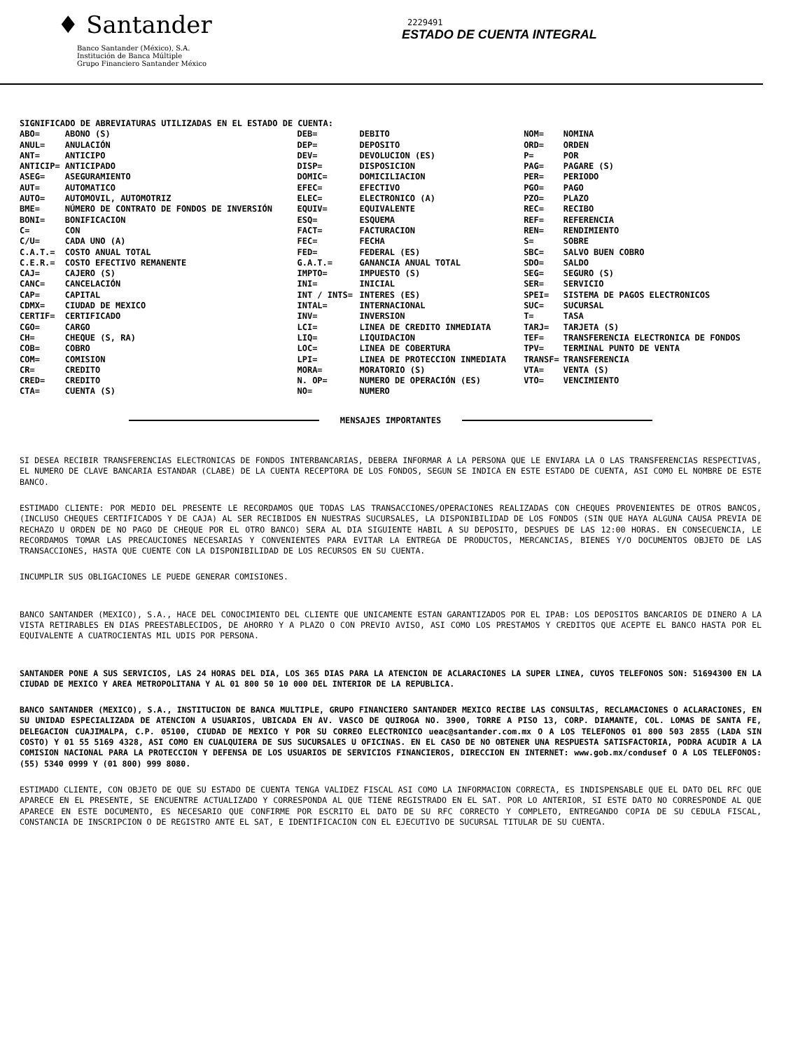♦ Santander
Banco Santander (México), S.A.
Institución de Banca Múltiple
Grupo Financiero Santander México
2229491
ESTADO DE CUENTA INTEGRAL
SIGNIFICADO DE ABREVIATURAS UTILIZADAS EN EL ESTADO DE CUENTA:
| ABO= | ABONO (S) | DEB= | DEBITO | NOM= | NOMINA |
| ANUL= | ANULACIÓN | DEP= | DEPOSITO | ORD= | ORDEN |
| ANT= | ANTICIPO | DEV= | DEVOLUCION (ES) | P= | POR |
| ANTICIP= | ANTICIPADO | DISP= | DISPOSICION | PAG= | PAGARE (S) |
| ASEG= | ASEGURAMIENTO | DOMIC= | DOMICILIACION | PER= | PERIODO |
| AUT= | AUTOMATICO | EFEC= | EFECTIVO | PGO= | PAGO |
| AUTO= | AUTOMOVIL, AUTOMOTRIZ | ELEC= | ELECTRONICO (A) | PZO= | PLAZO |
| BME= | NÚMERO DE CONTRATO DE FONDOS DE INVERSIÓN | EQUIV= | EQUIVALENTE | REC= | RECIBO |
| BONI= | BONIFICACION | ESQ= | ESQUEMA | REF= | REFERENCIA |
| C= | CON | FACT= | FACTURACION | REN= | RENDIMIENTO |
| C/U= | CADA UNO (A) | FEC= | FECHA | S= | SOBRE |
| C.A.T.= | COSTO ANUAL TOTAL | FED= | FEDERAL (ES) | SBC= | SALVO BUEN COBRO |
| C.E.R.= | COSTO EFECTIVO REMANENTE | G.A.T.= | GANANCIA ANUAL TOTAL | SDO= | SALDO |
| CAJ= | CAJERO (S) | IMPTO= | IMPUESTO (S) | SEG= | SEGURO (S) |
| CANC= | CANCELACIÓN | INI= | INICIAL | SER= | SERVICIO |
| CAP= | CAPITAL | INT / INTS= | INTERES (ES) | SPEI= | SISTEMA DE PAGOS ELECTRONICOS |
| CDMX= | CIUDAD DE MEXICO | INTAL= | INTERNACIONAL | SUC= | SUCURSAL |
| CERTIF= | CERTIFICADO | INV= | INVERSION | T= | TASA |
| CGO= | CARGO | LCI= | LINEA DE CREDITO INMEDIATA | TARJ= | TARJETA (S) |
| CH= | CHEQUE (S, RA) | LIQ= | LIQUIDACION | TEF= | TRANSFERENCIA ELECTRONICA DE FONDOS |
| COB= | COBRO | LOC= | LINEA DE COBERTURA | TPV= | TERMINAL PUNTO DE VENTA |
| COM= | COMISION | LPI= | LINEA DE PROTECCION INMEDIATA | TRANSF= | TRANSFERENCIA |
| CR= | CREDITO | MORA= | MORATORIO (S) | VTA= | VENTA (S) |
| CRED= | CREDITO | N. OP= | NUMERO DE OPERACIÓN (ES) | VTO= | VENCIMIENTO |
| CTA= | CUENTA (S) | NO= | NUMERO | | |
MENSAJES IMPORTANTES
SI DESEA RECIBIR TRANSFERENCIAS ELECTRONICAS DE FONDOS INTERBANCARIAS, DEBERA INFORMAR A LA PERSONA QUE LE ENVIARA LA O LAS TRANSFERENCIAS RESPECTIVAS, EL NUMERO DE CLAVE BANCARIA ESTANDAR (CLABE) DE LA CUENTA RECEPTORA DE LOS FONDOS, SEGUN SE INDICA EN ESTE ESTADO DE CUENTA, ASI COMO EL NOMBRE DE ESTE BANCO.
ESTIMADO CLIENTE: POR MEDIO DEL PRESENTE LE RECORDAMOS QUE TODAS LAS TRANSACCIONES/OPERACIONES REALIZADAS CON CHEQUES PROVENIENTES DE OTROS BANCOS, (INCLUSO CHEQUES CERTIFICADOS Y DE CAJA) AL SER RECIBIDOS EN NUESTRAS SUCURSALES, LA DISPONIBILIDAD DE LOS FONDOS (SIN QUE HAYA ALGUNA CAUSA PREVIA DE RECHAZO U ORDEN DE NO PAGO DE CHEQUE POR EL OTRO BANCO) SERA AL DIA SIGUIENTE HABIL A SU DEPOSITO, DESPUES DE LAS 12:00 HORAS. EN CONSECUENCIA, LE RECORDAMOS TOMAR LAS PRECAUCIONES NECESARIAS Y CONVENIENTES PARA EVITAR LA ENTREGA DE PRODUCTOS, MERCANCIAS, BIENES Y/O DOCUMENTOS OBJETO DE LAS TRANSACCIONES, HASTA QUE CUENTE CON LA DISPONIBILIDAD DE LOS RECURSOS EN SU CUENTA.
INCUMPLIR SUS OBLIGACIONES LE PUEDE GENERAR COMISIONES.
BANCO SANTANDER (MEXICO), S.A., HACE DEL CONOCIMIENTO DEL CLIENTE QUE UNICAMENTE ESTAN GARANTIZADOS POR EL IPAB: LOS DEPOSITOS BANCARIOS DE DINERO A LA VISTA RETIRABLES EN DIAS PREESTABLECIDOS, DE AHORRO Y A PLAZO O CON PREVIO AVISO, ASI COMO LOS PRESTAMOS Y CREDITOS QUE ACEPTE EL BANCO HASTA POR EL EQUIVALENTE A CUATROCIENTAS MIL UDIS POR PERSONA.
SANTANDER PONE A SUS SERVICIOS, LAS 24 HORAS DEL DIA, LOS 365 DIAS PARA LA ATENCION DE ACLARACIONES LA SUPER LINEA, CUYOS TELEFONOS SON: 51694300 EN LA CIUDAD DE MEXICO Y AREA METROPOLITANA Y AL 01 800 50 10 000 DEL INTERIOR DE LA REPUBLICA.
BANCO SANTANDER (MEXICO), S.A., INSTITUCION DE BANCA MULTIPLE, GRUPO FINANCIERO SANTANDER MEXICO RECIBE LAS CONSULTAS, RECLAMACIONES O ACLARACIONES, EN SU UNIDAD ESPECIALIZADA DE ATENCION A USUARIOS, UBICADA EN AV. VASCO DE QUIROGA NO. 3900, TORRE A PISO 13, CORP. DIAMANTE, COL. LOMAS DE SANTA FE, DELEGACION CUAJIMALPA, C.P. 05100, CIUDAD DE MEXICO Y POR SU CORREO ELECTRONICO ueac@santander.com.mx O A LOS TELEFONOS 01 800 503 2855 (LADA SIN COSTO) Y 01 55 5169 4328, ASI COMO EN CUALQUIERA DE SUS SUCURSALES U OFICINAS. EN EL CASO DE NO OBTENER UNA RESPUESTA SATISFACTORIA, PODRA ACUDIR A LA COMISION NACIONAL PARA LA PROTECCION Y DEFENSA DE LOS USUARIOS DE SERVICIOS FINANCIEROS, DIRECCION EN INTERNET: www.gob.mx/condusef O A LOS TELEFONOS: (55) 5340 0999 Y (01 800) 999 8080.
ESTIMADO CLIENTE, CON OBJETO DE QUE SU ESTADO DE CUENTA TENGA VALIDEZ FISCAL ASI COMO LA INFORMACION CORRECTA, ES INDISPENSABLE QUE EL DATO DEL RFC QUE APARECE EN EL PRESENTE, SE ENCUENTRE ACTUALIZADO Y CORRESPONDA AL QUE TIENE REGISTRADO EN EL SAT. POR LO ANTERIOR, SI ESTE DATO NO CORRESPONDE AL QUE APARECE EN ESTE DOCUMENTO, ES NECESARIO QUE CONFIRME POR ESCRITO EL DATO DE SU RFC CORRECTO Y COMPLETO, ENTREGANDO COPIA DE SU CEDULA FISCAL, CONSTANCIA DE INSCRIPCION O DE REGISTRO ANTE EL SAT, E IDENTIFICACION CON EL EJECUTIVO DE SUCURSAL TITULAR DE SU CUENTA.